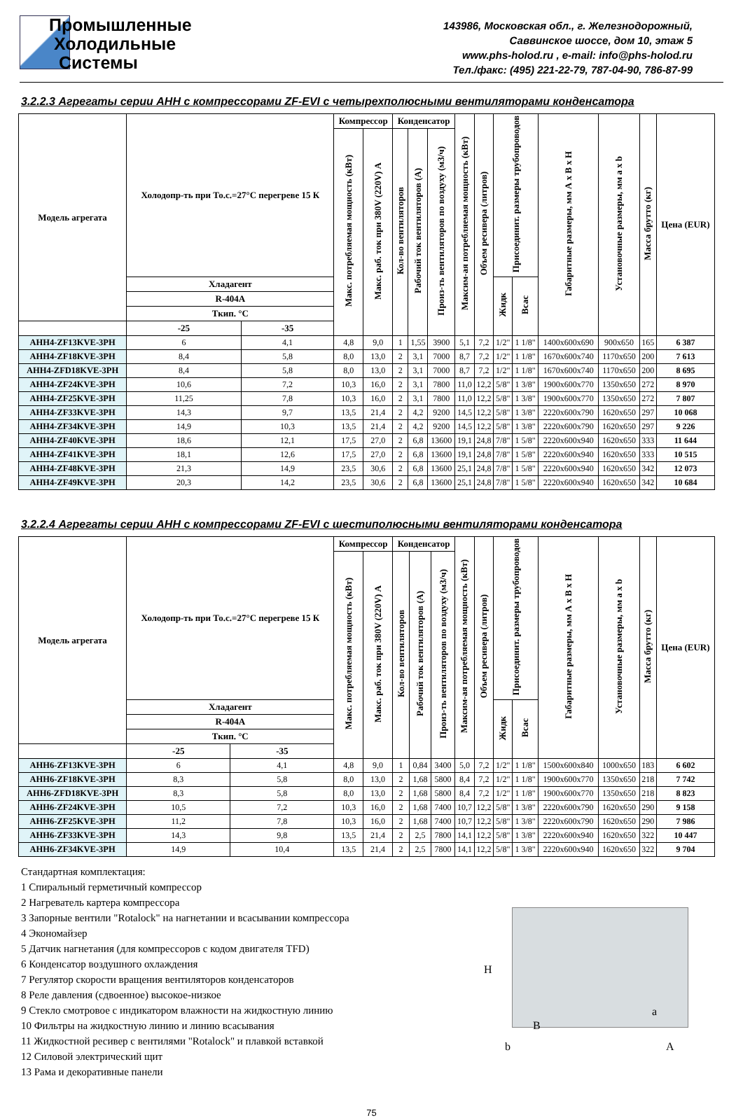Промышленные
Холодильные
Системы
143986, Московская обл., г. Железнодорожный,
Саввинское шоссе, дом 10, этаж 5
www.phs-holod.ru , e-mail: info@phs-holod.ru
Тел./факс: (495) 221-22-79, 787-04-90, 786-87-99
3.2.2.3 Агрегаты серии АНН с компрессорами ZF-EVI с четырехполюсными вентиляторами конденсатора
| Модель агрегата | Холодопр-ть при То.с.=27°С перегреве 15 К | | Компрессор | | Конденсатор | | | Максим-ая потребляемая мощность (кВт) | Объем ресивера (литров) | Присоединит. размеры трубопроводов | | Габаритные размеры, мм А х В х Н | Установочные размеры, мм a x b | Масса брутто (кг) | Цена (EUR) |
| --- | --- | --- | --- | --- | --- | --- | --- | --- | --- | --- | --- | --- | --- | --- | --- |
| | | | Макс. потребляемая мощность (кВт) | Макс. раб. ток при 380V (220V) А | Кол-во вентиляторов | Рабочий ток вентиляторов (А) | Произ-ть вентиляторов по воздуху (м3/ч) | | | | | | | | |
| | Хладагент | | | | | | | | | Жидк | Всас | | | | |
| | R-404A | | | | | | | | | | | | | | |
| | Ткип. °С | | | | | | | | | | | | | | |
| | -25 | -35 | | | | | | | | | | | | | |
| AHH4-ZF13KVE-3PH | 6 | 4,1 | 4,8 | 9,0 | 1 | 1,55 | 3900 | 5,1 | 7,2 | 1/2" | 1 1/8" | 1400x600x690 | 900x650 | 165 | 6 387 |
| AHH4-ZF18KVE-3PH | 8,4 | 5,8 | 8,0 | 13,0 | 2 | 3,1 | 7000 | 8,7 | 7,2 | 1/2" | 1 1/8" | 1670x600x740 | 1170x650 | 200 | 7 613 |
| AHH4-ZFD18KVE-3PH | 8,4 | 5,8 | 8,0 | 13,0 | 2 | 3,1 | 7000 | 8,7 | 7,2 | 1/2" | 1 1/8" | 1670x600x740 | 1170x650 | 200 | 8 695 |
| AHH4-ZF24KVE-3PH | 10,6 | 7,2 | 10,3 | 16,0 | 2 | 3,1 | 7800 | 11,0 | 12,2 | 5/8" | 1 3/8" | 1900x600x770 | 1350x650 | 272 | 8 970 |
| AHH4-ZF25KVE-3PH | 11,25 | 7,8 | 10,3 | 16,0 | 2 | 3,1 | 7800 | 11,0 | 12,2 | 5/8" | 1 3/8" | 1900x600x770 | 1350x650 | 272 | 7 807 |
| AHH4-ZF33KVE-3PH | 14,3 | 9,7 | 13,5 | 21,4 | 2 | 4,2 | 9200 | 14,5 | 12,2 | 5/8" | 1 3/8" | 2220x600x790 | 1620x650 | 297 | 10 068 |
| AHH4-ZF34KVE-3PH | 14,9 | 10,3 | 13,5 | 21,4 | 2 | 4,2 | 9200 | 14,5 | 12,2 | 5/8" | 1 3/8" | 2220x600x790 | 1620x650 | 297 | 9 226 |
| AHH4-ZF40KVE-3PH | 18,6 | 12,1 | 17,5 | 27,0 | 2 | 6,8 | 13600 | 19,1 | 24,8 | 7/8" | 1 5/8" | 2220x600x940 | 1620x650 | 333 | 11 644 |
| AHH4-ZF41KVE-3PH | 18,1 | 12,6 | 17,5 | 27,0 | 2 | 6,8 | 13600 | 19,1 | 24,8 | 7/8" | 1 5/8" | 2220x600x940 | 1620x650 | 333 | 10 515 |
| AHH4-ZF48KVE-3PH | 21,3 | 14,9 | 23,5 | 30,6 | 2 | 6,8 | 13600 | 25,1 | 24,8 | 7/8" | 1 5/8" | 2220x600x940 | 1620x650 | 342 | 12 073 |
| AHH4-ZF49KVE-3PH | 20,3 | 14,2 | 23,5 | 30,6 | 2 | 6,8 | 13600 | 25,1 | 24,8 | 7/8" | 1 5/8" | 2220x600x940 | 1620x650 | 342 | 10 684 |
3.2.2.4 Агрегаты серии АНН с компрессорами ZF-EVI с шестиполюсными вентиляторами конденсатора
| Модель агрегата | Холодопр-ть при То.с.=27°С перегреве 15 К | | Компрессор | | Конденсатор | | | Максим-ая потребляемая мощность (кВт) | Объем ресивера (литров) | Присоединит. размеры трубопроводов | | Габаритные размеры, мм А х В х Н | Установочные размеры, мм a x b | Масса брутто (кг) | Цена (EUR) |
| --- | --- | --- | --- | --- | --- | --- | --- | --- | --- | --- | --- | --- | --- | --- | --- |
| | | | Макс. потребляемая мощность (кВт) | Макс. раб. ток при 380V (220V) А | Кол-во вентиляторов | Рабочий ток вентиляторов (А) | Произ-ть вентиляторов по воздуху (м3/ч) | | | | | | | | |
| | Хладагент | | | | | | | | | Жидк | Всас | | | | |
| | R-404A | | | | | | | | | | | | | | |
| | Ткип. °С | | | | | | | | | | | | | | |
| | -25 | -35 | | | | | | | | | | | | | |
| AHH6-ZF13KVE-3PH | 6 | 4,1 | 4,8 | 9,0 | 1 | 0,84 | 3400 | 5,0 | 7,2 | 1/2" | 1 1/8" | 1500x600x840 | 1000x650 | 183 | 6 602 |
| AHH6-ZF18KVE-3PH | 8,3 | 5,8 | 8,0 | 13,0 | 2 | 1,68 | 5800 | 8,4 | 7,2 | 1/2" | 1 1/8" | 1900x600x770 | 1350x650 | 218 | 7 742 |
| AHH6-ZFD18KVE-3PH | 8,3 | 5,8 | 8,0 | 13,0 | 2 | 1,68 | 5800 | 8,4 | 7,2 | 1/2" | 1 1/8" | 1900x600x770 | 1350x650 | 218 | 8 823 |
| AHH6-ZF24KVE-3PH | 10,5 | 7,2 | 10,3 | 16,0 | 2 | 1,68 | 7400 | 10,7 | 12,2 | 5/8" | 1 3/8" | 2220x600x790 | 1620x650 | 290 | 9 158 |
| AHH6-ZF25KVE-3PH | 11,2 | 7,8 | 10,3 | 16,0 | 2 | 1,68 | 7400 | 10,7 | 12,2 | 5/8" | 1 3/8" | 2220x600x790 | 1620x650 | 290 | 7 986 |
| AHH6-ZF33KVE-3PH | 14,3 | 9,8 | 13,5 | 21,4 | 2 | 2,5 | 7800 | 14,1 | 12,2 | 5/8" | 1 3/8" | 2220x600x940 | 1620x650 | 322 | 10 447 |
| AHH6-ZF34KVE-3PH | 14,9 | 10,4 | 13,5 | 21,4 | 2 | 2,5 | 7800 | 14,1 | 12,2 | 5/8" | 1 3/8" | 2220x600x940 | 1620x650 | 322 | 9 704 |
Стандартная комплектация:
1 Спиральный герметичный компрессор
2 Нагреватель картера компрессора
3 Запорные вентили "Rotalock" на нагнетании и всасывании компрессора
4 Экономайзер
5 Датчик нагнетания (для компрессоров с кодом двигателя TFD)
6 Конденсатор воздушного охлаждения
7 Регулятор скорости вращения вентиляторов конденсаторов
8 Реле давления (сдвоенное) высокое-низкое
9 Стекло смотровое с индикатором влажности на жидкостную линию
10 Фильтры на жидкостную линию и линию всасывания
11 Жидкостной ресивер с вентилями "Rotalock" и плавкой вставкой
12 Силовой электрический щит
13 Рама и декоративные панели
H
b
B
a
A
75